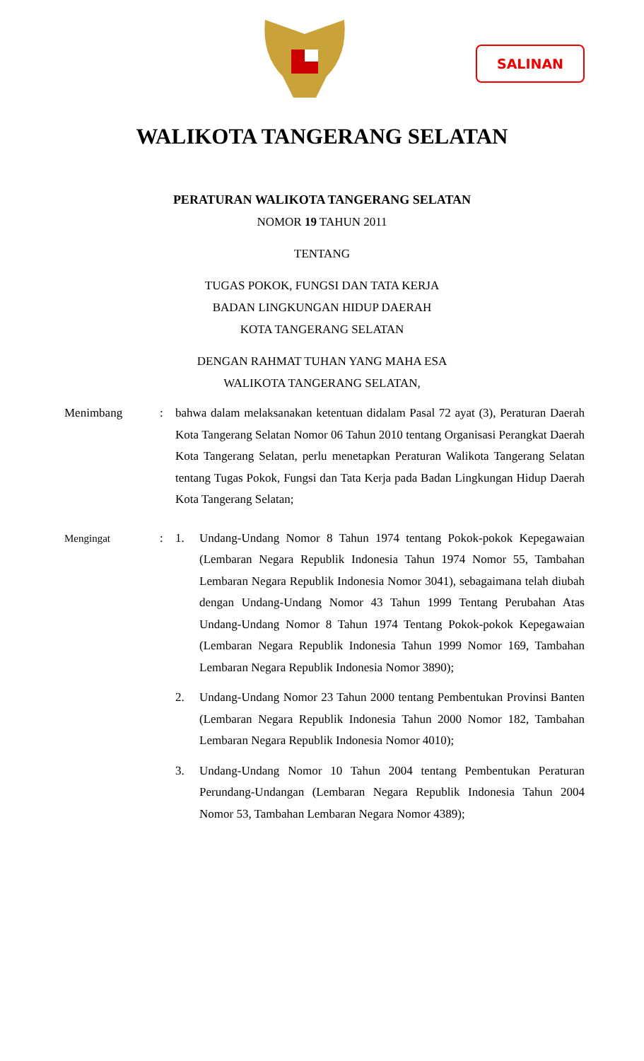SALINAN
WALIKOTA TANGERANG SELATAN
PERATURAN WALIKOTA TANGERANG SELATAN
NOMOR 19 TAHUN 2011
TENTANG
TUGAS POKOK, FUNGSI DAN TATA KERJA
BADAN LINGKUNGAN HIDUP DAERAH
KOTA TANGERANG SELATAN
DENGAN RAHMAT TUHAN YANG MAHA ESA
WALIKOTA TANGERANG SELATAN,
Menimbang : bahwa dalam melaksanakan ketentuan didalam Pasal 72 ayat (3), Peraturan Daerah Kota Tangerang Selatan Nomor 06 Tahun 2010 tentang Organisasi Perangkat Daerah Kota Tangerang Selatan, perlu menetapkan Peraturan Walikota Tangerang Selatan tentang Tugas Pokok, Fungsi dan Tata Kerja pada Badan Lingkungan Hidup Daerah Kota Tangerang Selatan;
Mengingat : 1. Undang-Undang Nomor 8 Tahun 1974 tentang Pokok-pokok Kepegawaian (Lembaran Negara Republik Indonesia Tahun 1974 Nomor 55, Tambahan Lembaran Negara Republik Indonesia Nomor 3041), sebagaimana telah diubah dengan Undang-Undang Nomor 43 Tahun 1999 Tentang Perubahan Atas Undang-Undang Nomor 8 Tahun 1974 Tentang Pokok-pokok Kepegawaian (Lembaran Negara Republik Indonesia Tahun 1999 Nomor 169, Tambahan Lembaran Negara Republik Indonesia Nomor 3890);
2. Undang-Undang Nomor 23 Tahun 2000 tentang Pembentukan Provinsi Banten (Lembaran Negara Republik Indonesia Tahun 2000 Nomor 182, Tambahan Lembaran Negara Republik Indonesia Nomor 4010);
3. Undang-Undang Nomor 10 Tahun 2004 tentang Pembentukan Peraturan Perundang-Undangan (Lembaran Negara Republik Indonesia Tahun 2004 Nomor 53, Tambahan Lembaran Negara Nomor 4389);